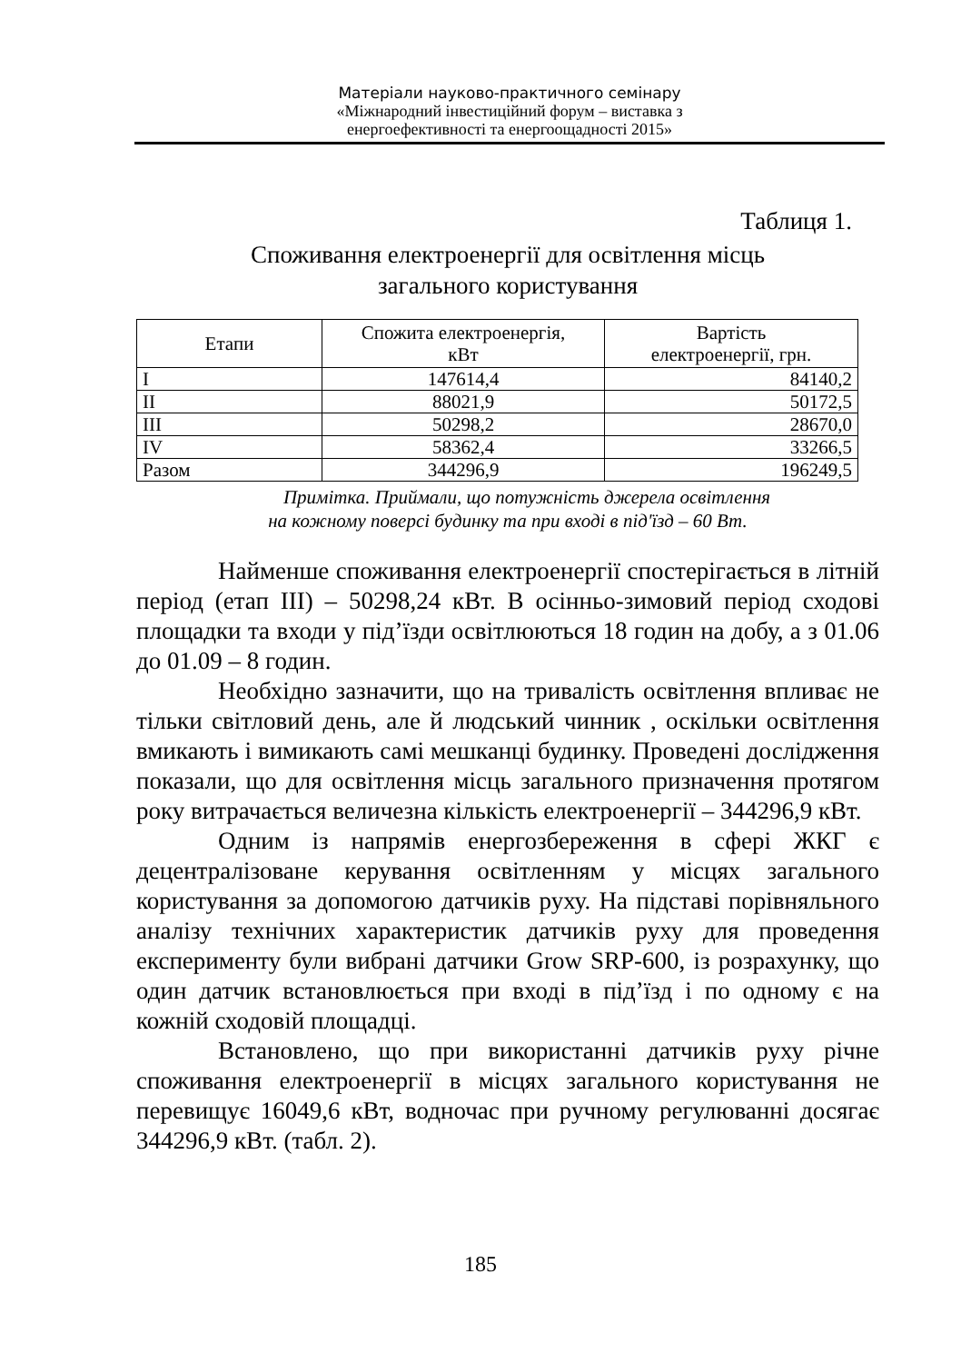Матеріали науково-практичного семінару
«Міжнародний інвестиційний форум – виставка з
енергоефективності та енергоощадності 2015»
Таблиця 1.
Споживання електроенергії для освітлення місць
загального користування
| Етапи | Спожита електроенергія, кВт | Вартість електроенергії, грн. |
| --- | --- | --- |
| I | 147614,4 | 84140,2 |
| II | 88021,9 | 50172,5 |
| III | 50298,2 | 28670,0 |
| IV | 58362,4 | 33266,5 |
| Разом | 344296,9 | 196249,5 |
Примітка. Приймали, що потужність джерела освітлення
на кожному поверсі будинку та при вході в під'їзд – 60 Вт.
Найменше споживання електроенергії спостерігається в літній період (етап III) – 50298,24 кВт. В осінньо-зимовий період сходові площадки та входи у під’їзди освітлюються 18 годин на добу, а з 01.06 до 01.09 – 8 годин.
Необхідно зазначити, що на тривалість освітлення впливає не тільки світловий день, але й людський чинник , оскільки освітлення вмикають і вимикають самі мешканці будинку. Проведені дослідження показали, що для освітлення місць загального призначення протягом року витрачається величезна кількість електроенергії – 344296,9 кВт.
Одним із напрямів енергозбереження в сфері ЖКГ є децентралізоване керування освітленням у місцях загального користування за допомогою датчиків руху. На підставі порівняльного аналізу технічних характеристик датчиків руху для проведення експерименту були вибрані датчики Grow SRP-600, із розрахунку, що один датчик встановлюється при вході в під’їзд і по одному є на кожній сходовій площадці.
Встановлено, що при використанні датчиків руху річне споживання електроенергії в місцях загального користування не перевищує 16049,6 кВт, водночас при ручному регулюванні досягає 344296,9 кВт. (табл. 2).
185